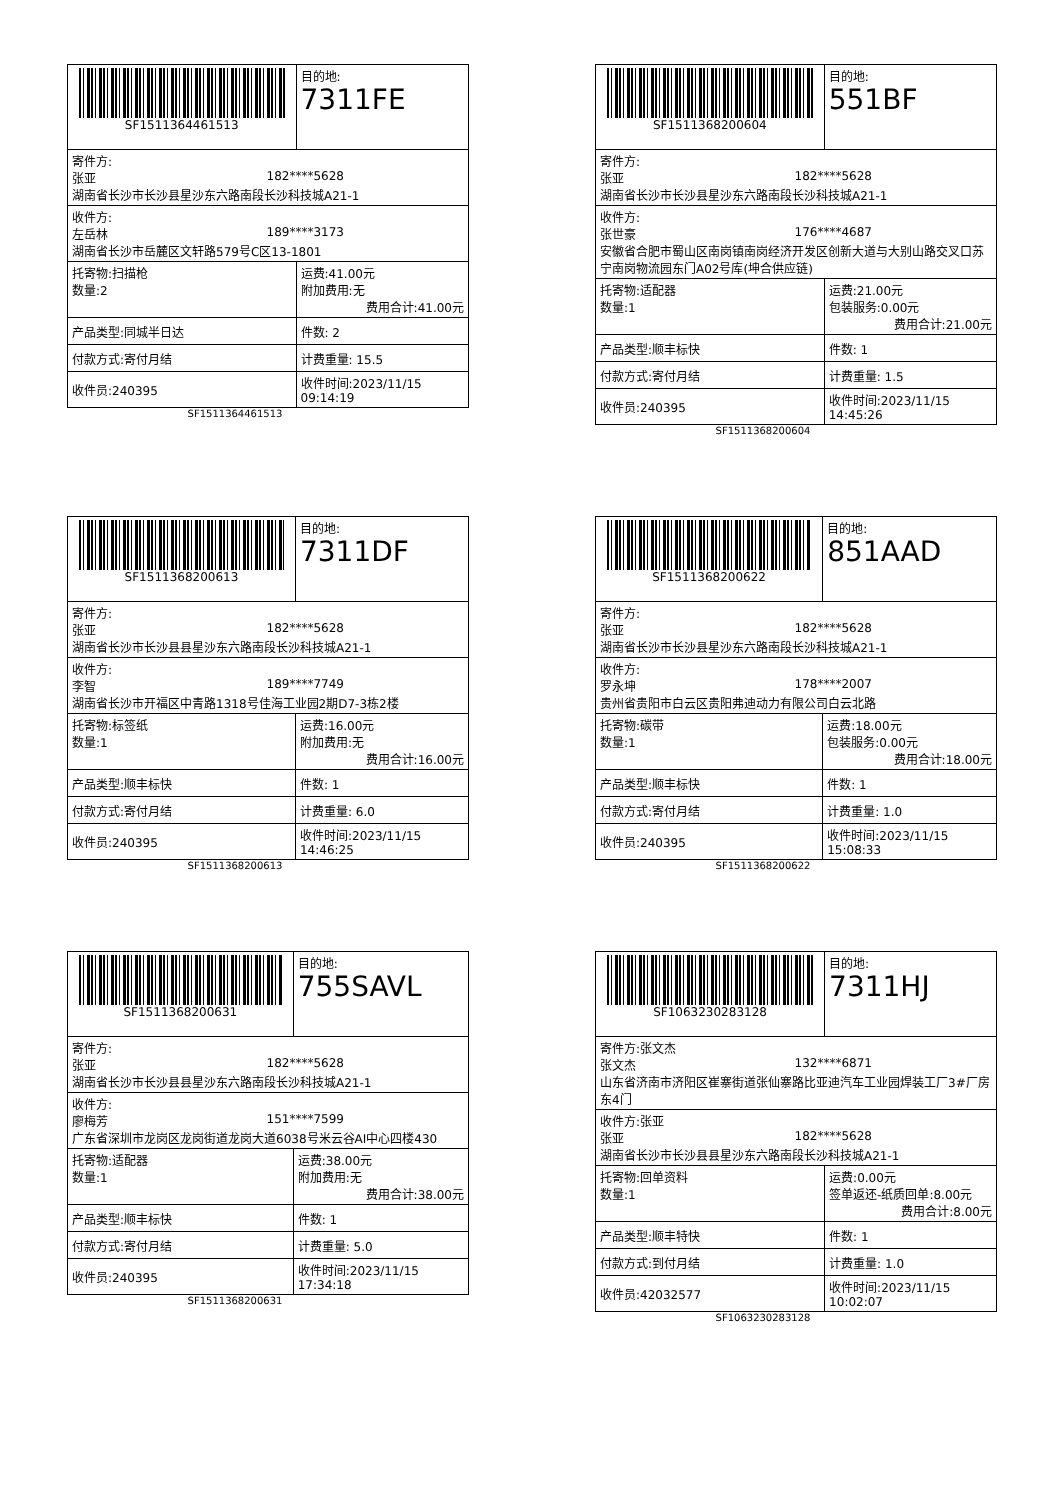| SF1511364461513 | | 目的地: 7311FE |
| 寄件方: 张亚 182****5628 湖南省长沙市长沙县星沙东六路南段长沙科技城A21-1 | | |
| 收件方: 左岳林 189****3173 湖南省长沙市岳麓区文轩路579号C区13-1801 | | |
| 托寄物:扫描枪 数量:2 | 运费:41.00元 附加费用:无 费用合计:41.00元 | |
| 产品类型:同城半日达 | 件数: 2 | |
| 付款方式:寄付月结 | 计费重量: 15.5 | |
| 收件员:240395 | 收件时间:2023/11/15 09:14:19 | |
SF1511364461513
| SF1511368200604 | | 目的地: 551BF |
| 寄件方: 张亚 182****5628 湖南省长沙市长沙县星沙东六路南段长沙科技城A21-1 | | |
| 收件方: 张世豪 176****4687 安徽省合肥市蜀山区南岗镇南岗经济开发区创新大道与大别山路交叉口苏宁南岗物流园东门A02号库(坤合供应链) | | |
| 托寄物:适配器 数量:1 | 运费:21.00元 包装服务:0.00元 费用合计:21.00元 | |
| 产品类型:顺丰标快 | 件数: 1 | |
| 付款方式:寄付月结 | 计费重量: 1.5 | |
| 收件员:240395 | 收件时间:2023/11/15 14:45:26 | |
SF1511368200604
| SF1511368200613 | | 目的地: 7311DF |
| 寄件方: 张亚 182****5628 湖南省长沙市长沙县县星沙东六路南段长沙科技城A21-1 | | |
| 收件方: 李智 189****7749 湖南省长沙市开福区中青路1318号佳海工业园2期D7-3栋2楼 | | |
| 托寄物:标签纸 数量:1 | 运费:16.00元 附加费用:无 费用合计:16.00元 | |
| 产品类型:顺丰标快 | 件数: 1 | |
| 付款方式:寄付月结 | 计费重量: 6.0 | |
| 收件员:240395 | 收件时间:2023/11/15 14:46:25 | |
SF1511368200613
| SF1511368200622 | | 目的地: 851AAD |
| 寄件方: 张亚 182****5628 湖南省长沙市长沙县星沙东六路南段长沙科技城A21-1 | | |
| 收件方: 罗永坤 178****2007 贵州省贵阳市白云区贵阳弗迪动力有限公司白云北路 | | |
| 托寄物:碳带 数量:1 | 运费:18.00元 包装服务:0.00元 费用合计:18.00元 | |
| 产品类型:顺丰标快 | 件数: 1 | |
| 付款方式:寄付月结 | 计费重量: 1.0 | |
| 收件员:240395 | 收件时间:2023/11/15 15:08:33 | |
SF1511368200622
| SF1511368200631 | | 目的地: 755SAVL |
| 寄件方: 张亚 182****5628 湖南省长沙市长沙县县星沙东六路南段长沙科技城A21-1 | | |
| 收件方: 廖梅芳 151****7599 广东省深圳市龙岗区龙岗街道龙岗大道6038号米云谷AI中心四楼430 | | |
| 托寄物:适配器 数量:1 | 运费:38.00元 附加费用:无 费用合计:38.00元 | |
| 产品类型:顺丰标快 | 件数: 1 | |
| 付款方式:寄付月结 | 计费重量: 5.0 | |
| 收件员:240395 | 收件时间:2023/11/15 17:34:18 | |
SF1511368200631
| SF1063230283128 | | 目的地: 7311HJ |
| 寄件方:张文杰 张文杰 132****6871 山东省济南市济阳区崔寨街道张仙寨路比亚迪汽车工业园焊装工厂3#厂房东4门 | | |
| 收件方:张亚 张亚 182****5628 湖南省长沙市长沙县县星沙东六路南段长沙科技城A21-1 | | |
| 托寄物:回单资料 数量:1 | 运费:0.00元 签单返还-纸质回单:8.00元 费用合计:8.00元 | |
| 产品类型:顺丰特快 | 件数: 1 | |
| 付款方式:到付月结 | 计费重量: 1.0 | |
| 收件员:42032577 | 收件时间:2023/11/15 10:02:07 | |
SF1063230283128